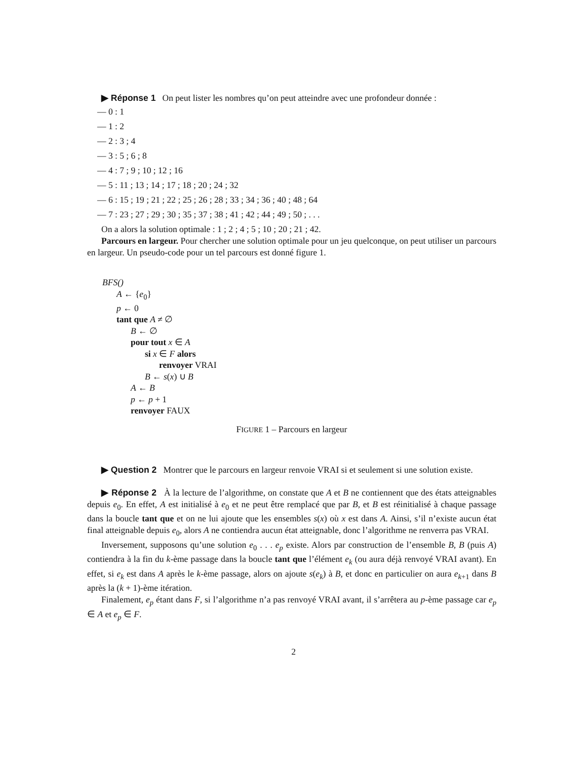▶ Réponse 1 On peut lister les nombres qu’on peut atteindre avec une profondeur donnée :
— 0 : 1
— 1 : 2
— 2 : 3 ; 4
— 3 : 5 ; 6 ; 8
— 4 : 7 ; 9 ; 10 ; 12 ; 16
— 5 : 11 ; 13 ; 14 ; 17 ; 18 ; 20 ; 24 ; 32
— 6 : 15 ; 19 ; 21 ; 22 ; 25 ; 26 ; 28 ; 33 ; 34 ; 36 ; 40 ; 48 ; 64
— 7 : 23 ; 27 ; 29 ; 30 ; 35 ; 37 ; 38 ; 41 ; 42 ; 44 ; 49 ; 50 ; . . .
On a alors la solution optimale : 1 ; 2 ; 4 ; 5 ; 10 ; 20 ; 21 ; 42.
Parcours en largeur. Pour chercher une solution optimale pour un jeu quelconque, on peut utiliser un parcours en largeur. Un pseudo-code pour un tel parcours est donné figure 1.
BFS()
A ← {e<sub>0</sub>}
p ← 0
tant que A ≠ ∅
B ← ∅
pour tout x ∈ A
si x ∈ F alors
renvoyer VRAI
B ← s(x) ∪ B
A ← B
p ← p + 1
renvoyer FAUX
FIGURE 1 – Parcours en largeur
▶ Question 2 Montrer que le parcours en largeur renvoie VRAI si et seulement si une solution existe.
▶ Réponse 2 À la lecture de l’algorithme, on constate que A et B ne contiennent que des états atteignables depuis e<sub>0</sub>. En effet, A est initialisé à e<sub>0</sub> et ne peut être remplacé que par B, et B est réinitialisé à chaque passage dans la boucle tant que et on ne lui ajoute que les ensembles s(x) où x est dans A. Ainsi, s’il n’existe aucun état final atteignable depuis e<sub>0</sub>, alors A ne contiendra aucun état atteignable, donc l’algorithme ne renverra pas VRAI.
Inversement, supposons qu’une solution e<sub>0</sub> . . . e<sub>p</sub> existe. Alors par construction de l’ensemble B, B (puis A) contiendra à la fin du k-ème passage dans la boucle tant que l’élément e<sub>k</sub> (ou aura déjà renvoyé VRAI avant). En effet, si e<sub>k</sub> est dans A après le k-ème passage, alors on ajoute s(e<sub>k</sub>) à B, et donc en particulier on aura e<sub>k+1</sub> dans B après la (k + 1)-ème itération.
Finalement, e<sub>p</sub> étant dans F, si l’algorithme n’a pas renvoyé VRAI avant, il s’arrêtera au p-ème passage car e<sub>p</sub> ∈ A et e<sub>p</sub> ∈ F.
2